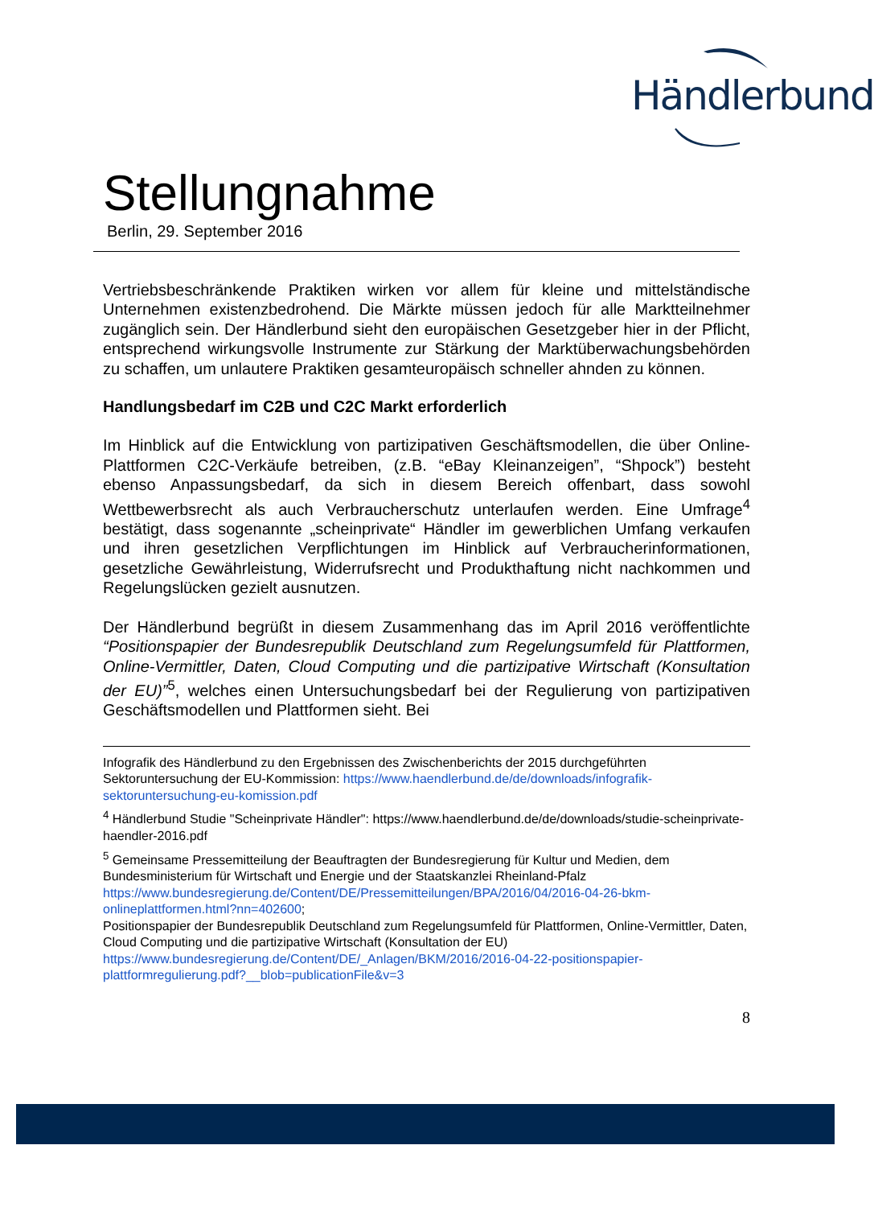Händlerbund
Stellungnahme
Berlin, 29. September 2016
Vertriebsbeschränkende Praktiken wirken vor allem für kleine und mittelständische Unternehmen existenzbedrohend. Die Märkte müssen jedoch für alle Marktteilnehmer zugänglich sein. Der Händlerbund sieht den europäischen Gesetzgeber hier in der Pflicht, entsprechend wirkungsvolle Instrumente zur Stärkung der Marktüberwachungsbehörden zu schaffen, um unlautere Praktiken gesamteuropäisch schneller ahnden zu können.
Handlungsbedarf im C2B und C2C Markt erforderlich
Im Hinblick auf die Entwicklung von partizipativen Geschäftsmodellen, die über Online-Plattformen C2C-Verkäufe betreiben, (z.B. “eBay Kleinanzeigen”, “Shpock”) besteht ebenso Anpassungsbedarf, da sich in diesem Bereich offenbart, dass sowohl Wettbewerbsrecht als auch Verbraucherschutz unterlaufen werden. Eine Umfrage<sup>4</sup> bestätigt, dass sogenannte „scheinprivate“ Händler im gewerblichen Umfang verkaufen und ihren gesetzlichen Verpflichtungen im Hinblick auf Verbraucherinformationen, gesetzliche Gewährleistung, Widerrufsrecht und Produkthaftung nicht nachkommen und Regelungslücken gezielt ausnutzen.
Der Händlerbund begrüßt in diesem Zusammenhang das im April 2016 veröffentlichte “Positionspapier der Bundesrepublik Deutschland zum Regelungsumfeld für Plattformen, Online-Vermittler, Daten, Cloud Computing und die partizipative Wirtschaft (Konsultation der EU)”<sup>5</sup>, welches einen Untersuchungsbedarf bei der Regulierung von partizipativen Geschäftsmodellen und Plattformen sieht. Bei
Infografik des Händlerbund zu den Ergebnissen des Zwischenberichts der 2015 durchgeführten Sektoruntersuchung der EU-Kommission: https://www.haendlerbund.de/de/downloads/infografik-sektoruntersuchung-eu-komission.pdf
<sup>4</sup> Händlerbund Studie "Scheinprivate Händler": https://www.haendlerbund.de/de/downloads/studie-scheinprivate-haendler-2016.pdf
<sup>5</sup> Gemeinsame Pressemitteilung der Beauftragten der Bundesregierung für Kultur und Medien, dem Bundesministerium für Wirtschaft und Energie und der Staatskanzlei Rheinland-Pfalz https://www.bundesregierung.de/Content/DE/Pressemitteilungen/BPA/2016/04/2016-04-26-bkm-onlineplattformen.html?nn=402600;
Positionspapier der Bundesrepublik Deutschland zum Regelungsumfeld für Plattformen, Online-Vermittler, Daten, Cloud Computing und die partizipative Wirtschaft (Konsultation der EU) https://www.bundesregierung.de/Content/DE/_Anlagen/BKM/2016/2016-04-22-positionspapier-plattformregulierung.pdf?__blob=publicationFile&v=3
8